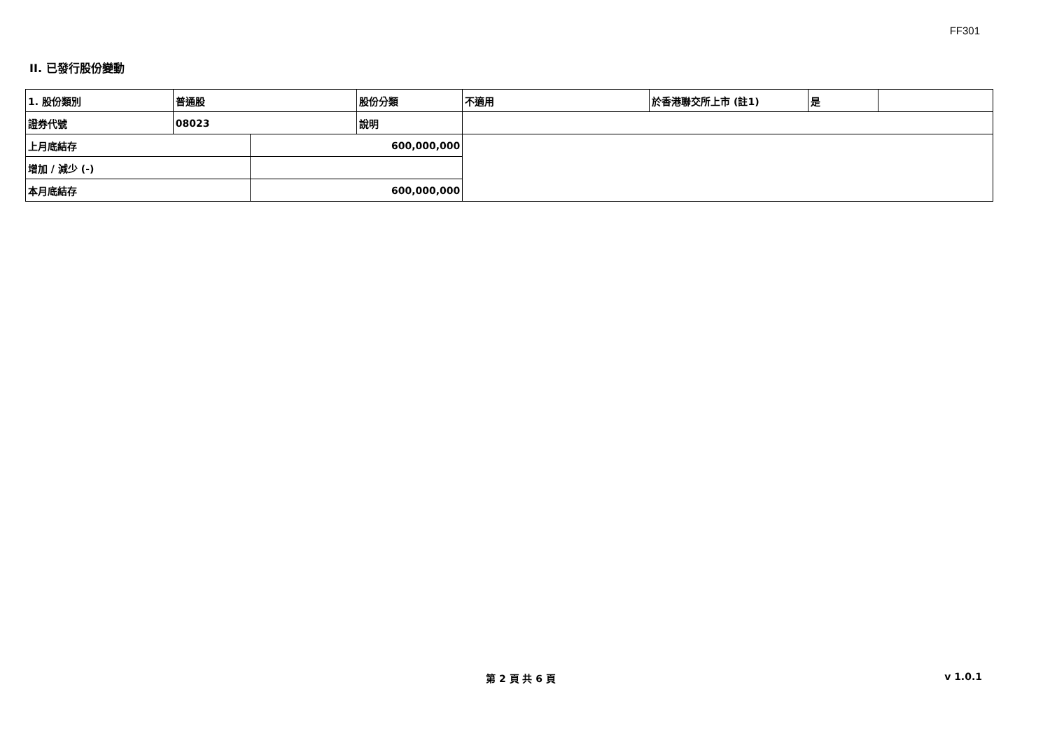FF301
II. 已發行股份變動
| 1. 股份類別 | 普通股 | | 股份分類 | 不適用 | 於香港聯交所上市 (註1) | 是 | |
| 證券代號 | 08023 | | 說明 | | | | |
| 上月底結存 | | 600,000,000 | | | | | |
| 增加 / 減少 (-) | | | | | | | |
| 本月底結存 | | 600,000,000 | | | | | |
第 2 頁 共 6 頁 v 1.0.1